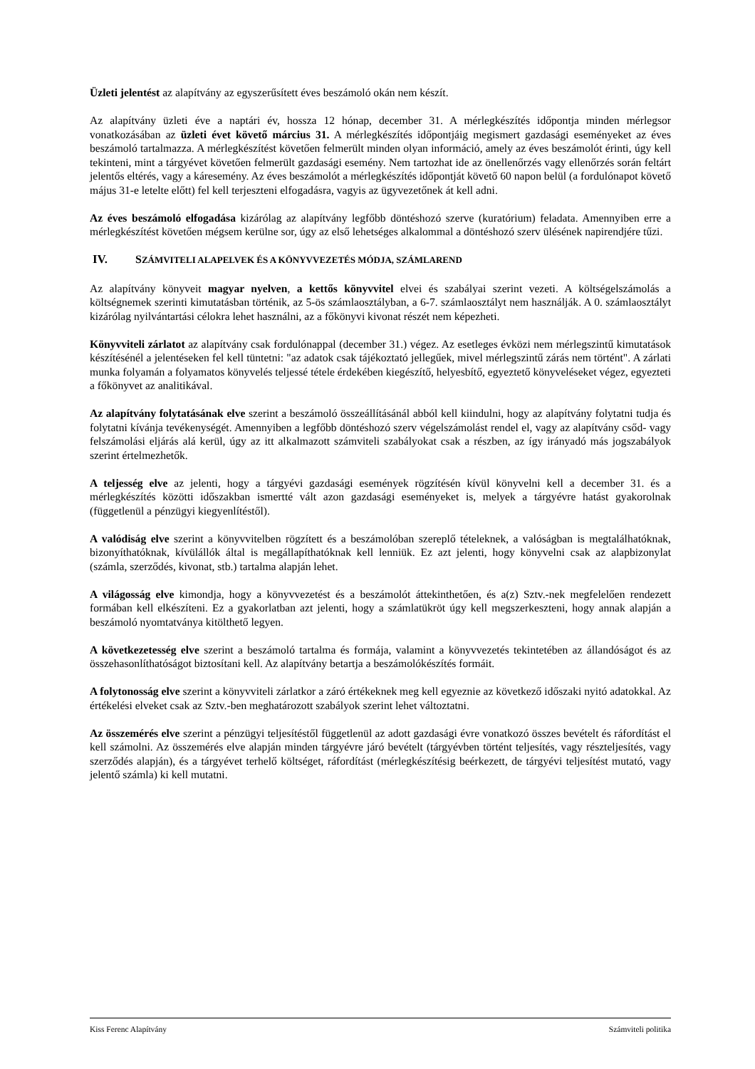Üzleti jelentést az alapítvány az egyszerűsített éves beszámoló okán nem készít.
Az alapítvány üzleti éve a naptári év, hossza 12 hónap, december 31. A mérlegkészítés időpontja minden mérlegsor vonatkozásában az üzleti évet követő március 31. A mérlegkészítés időpontjáig megismert gazdasági eseményeket az éves beszámoló tartalmazza. A mérlegkészítést követően felmerült minden olyan információ, amely az éves beszámolót érinti, úgy kell tekinteni, mint a tárgyévet követően felmerült gazdasági esemény. Nem tartozhat ide az önellenőrzés vagy ellenőrzés során feltárt jelentős eltérés, vagy a káresemény. Az éves beszámolót a mérlegkészítés időpontját követő 60 napon belül (a fordulónapot követő május 31-e letelte előtt) fel kell terjeszteni elfogadásra, vagyis az ügyvezetőnek át kell adni.
Az éves beszámoló elfogadása kizárólag az alapítvány legfőbb döntéshozó szerve (kuratórium) feladata. Amennyiben erre a mérlegkészítést követően mégsem kerülne sor, úgy az első lehetséges alkalommal a döntéshozó szerv ülésének napirendjére tűzi.
IV. SZÁMVITELI ALAPELVEK ÉS A KÖNYVVEZETÉS MÓDJA, SZÁMLAREND
Az alapítvány könyveit magyar nyelven, a kettős könyvvitel elvei és szabályai szerint vezeti. A költségelszámolás a költségnemek szerinti kimutatásban történik, az 5-ös számlaosztályban, a 6-7. számlaosztályt nem használják. A 0. számlaosztályt kizárólag nyilvántartási célokra lehet használni, az a főkönyvi kivonat részét nem képezheti.
Könyvviteli zárlatot az alapítvány csak fordulónappal (december 31.) végez. Az esetleges évközi nem mérlegszintű kimutatások készítésénél a jelentéseken fel kell tüntetni: "az adatok csak tájékoztató jellegűek, mivel mérlegszintű zárás nem történt". A zárlati munka folyamán a folyamatos könyvelés teljessé tétele érdekében kiegészítő, helyesbítő, egyeztető könyveléseket végez, egyezteti a főkönyvet az analitikával.
Az alapítvány folytatásának elve szerint a beszámoló összeállításánál abból kell kiindulni, hogy az alapítvány folytatni tudja és folytatni kívánja tevékenységét. Amennyiben a legfőbb döntéshozó szerv végelszámolást rendel el, vagy az alapítvány csőd- vagy felszámolási eljárás alá kerül, úgy az itt alkalmazott számviteli szabályokat csak a részben, az így irányadó más jogszabályok szerint értelmezhetők.
A teljesség elve az jelenti, hogy a tárgyévi gazdasági események rögzítésén kívül könyvelni kell a december 31. és a mérlegkészítés közötti időszakban ismertté vált azon gazdasági eseményeket is, melyek a tárgyévre hatást gyakorolnak (függetlenül a pénzügyi kiegyenlítéstől).
A valódiság elve szerint a könyvvitelben rögzített és a beszámolóban szereplő tételeknek, a valóságban is megtalálhatóknak, bizonyíthatóknak, kívülállók által is megállapíthatóknak kell lenniük. Ez azt jelenti, hogy könyvelni csak az alapbizonylat (számla, szerződés, kivonat, stb.) tartalma alapján lehet.
A világosság elve kimondja, hogy a könyvvezetést és a beszámolót áttekinthetően, és a(z) Sztv.-nek megfelelően rendezett formában kell elkészíteni. Ez a gyakorlatban azt jelenti, hogy a számlatükröt úgy kell megszerkeszteni, hogy annak alapján a beszámoló nyomtatványa kitölthető legyen.
A következetesség elve szerint a beszámoló tartalma és formája, valamint a könyvvezetés tekintetében az állandóságot és az összehasonlíthatóságot biztosítani kell. Az alapítvány betartja a beszámolókészítés formáit.
A folytonosság elve szerint a könyvviteli zárlatkor a záró értékeknek meg kell egyeznie az következő időszaki nyitó adatokkal. Az értékelési elveket csak az Sztv.-ben meghatározott szabályok szerint lehet változtatni.
Az összemérés elve szerint a pénzügyi teljesítéstől függetlenül az adott gazdasági évre vonatkozó összes bevételt és ráfordítást el kell számolni. Az összemérés elve alapján minden tárgyévre járó bevételt (tárgyévben történt teljesítés, vagy részteljesítés, vagy szerződés alapján), és a tárgyévet terhelő költséget, ráfordítást (mérlegkészítésig beérkezett, de tárgyévi teljesítést mutató, vagy jelentő számla) ki kell mutatni.
Kiss Ferenc Alapítvány Számviteli politika